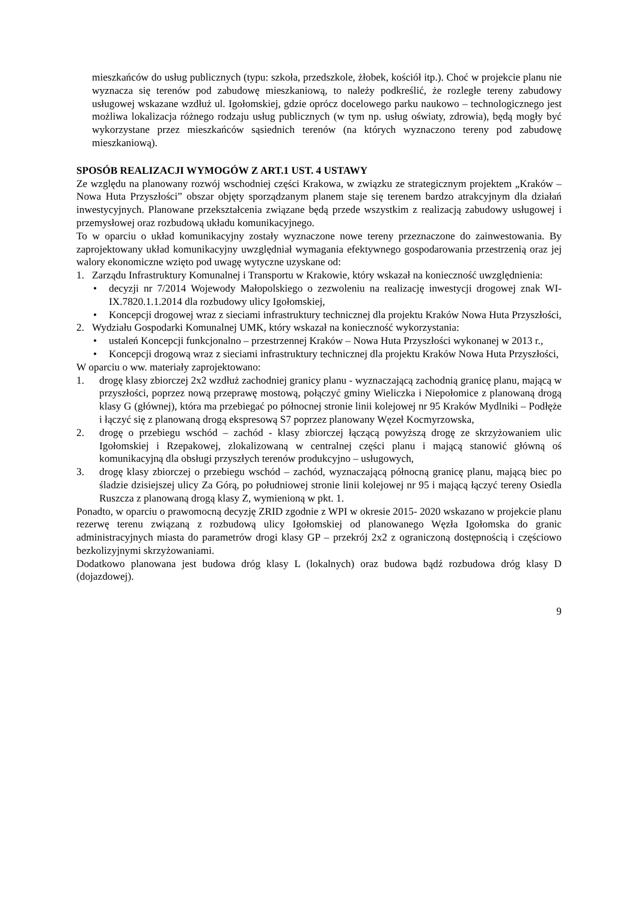mieszkańców do usług publicznych (typu: szkoła, przedszkole, żłobek, kościół itp.). Choć w projekcie planu nie wyznacza się terenów pod zabudowę mieszkaniową, to należy podkreślić, że rozległe tereny zabudowy usługowej wskazane wzdłuż ul. Igołomskiej, gdzie oprócz docelowego parku naukowo – technologicznego jest możliwa lokalizacja różnego rodzaju usług publicznych (w tym np. usług oświaty, zdrowia), będą mogły być wykorzystane przez mieszkańców sąsiednich terenów (na których wyznaczono tereny pod zabudowę mieszkaniową).
SPOSÓB REALIZACJI WYMOGÓW Z ART.1 UST. 4 USTAWY
Ze względu na planowany rozwój wschodniej części Krakowa, w związku ze strategicznym projektem „Kraków – Nowa Huta Przyszłości” obszar objęty sporządzanym planem staje się terenem bardzo atrakcyjnym dla działań inwestycyjnych. Planowane przekształcenia związane będą przede wszystkim z realizacją zabudowy usługowej i przemysłowej oraz rozbudową układu komunikacyjnego.
To w oparciu o układ komunikacyjny zostały wyznaczone nowe tereny przeznaczone do zainwestowania. By zaprojektowany układ komunikacyjny uwzględniał wymagania efektywnego gospodarowania przestrzenią oraz jej walory ekonomiczne wzięto pod uwagę wytyczne uzyskane od:
1. Zarządu Infrastruktury Komunalnej i Transportu w Krakowie, który wskazał na konieczność uwzględnienia:
• decyzji nr 7/2014 Wojewody Małopolskiego o zezwoleniu na realizację inwestycji drogowej znak WI-IX.7820.1.1.2014 dla rozbudowy ulicy Igołomskiej,
• Koncepcji drogowej wraz z sieciami infrastruktury technicznej dla projektu Kraków Nowa Huta Przyszłości,
2. Wydziału Gospodarki Komunalnej UMK, który wskazał na konieczność wykorzystania:
• ustaleń Koncepcji funkcjonalno – przestrzennej Kraków – Nowa Huta Przyszłości wykonanej w 2013 r.,
• Koncepcji drogową wraz z sieciami infrastruktury technicznej dla projektu Kraków Nowa Huta Przyszłości,
W oparciu o ww. materiały zaprojektowano:
1. drogę klasy zbiorczej 2x2 wzdłuż zachodniej granicy planu - wyznaczającą zachodnią granicę planu, mającą w przyszłości, poprzez nową przeprawę mostową, połączyć gminy Wieliczka i Niepołomice z planowaną drogą klasy G (głównej), która ma przebiegać po północnej stronie linii kolejowej nr 95 Kraków Mydlniki – Podłęże i łączyć się z planowaną drogą ekspresową S7 poprzez planowany Węzeł Kocmyrzowska,
2. drogę o przebiegu wschód – zachód - klasy zbiorczej łączącą powyższą drogę ze skrzyżowaniem ulic Igołomskiej i Rzepakowej, zlokalizowaną w centralnej części planu i mającą stanowić główną oś komunikacyjną dla obsługi przyszłych terenów produkcyjno – usługowych,
3. drogę klasy zbiorczej o przebiegu wschód – zachód, wyznaczającą północną granicę planu, mającą biec po śladzie dzisiejszej ulicy Za Górą, po południowej stronie linii kolejowej nr 95 i mającą łączyć tereny Osiedla Ruszcza z planowaną drogą klasy Z, wymienioną w pkt. 1.
Ponadto, w oparciu o prawomocną decyzję ZRID zgodnie z WPI w okresie 2015- 2020 wskazano w projekcie planu rezerwę terenu związaną z rozbudową ulicy Igołomskiej od planowanego Węzła Igołomska do granic administracyjnych miasta do parametrów drogi klasy GP – przekrój 2x2 z ograniczoną dostępnością i częściowo bezkolizyjnymi skrzyżowaniami.
Dodatkowo planowana jest budowa dróg klasy L (lokalnych) oraz budowa bądź rozbudowa dróg klasy D (dojazdowej).
9